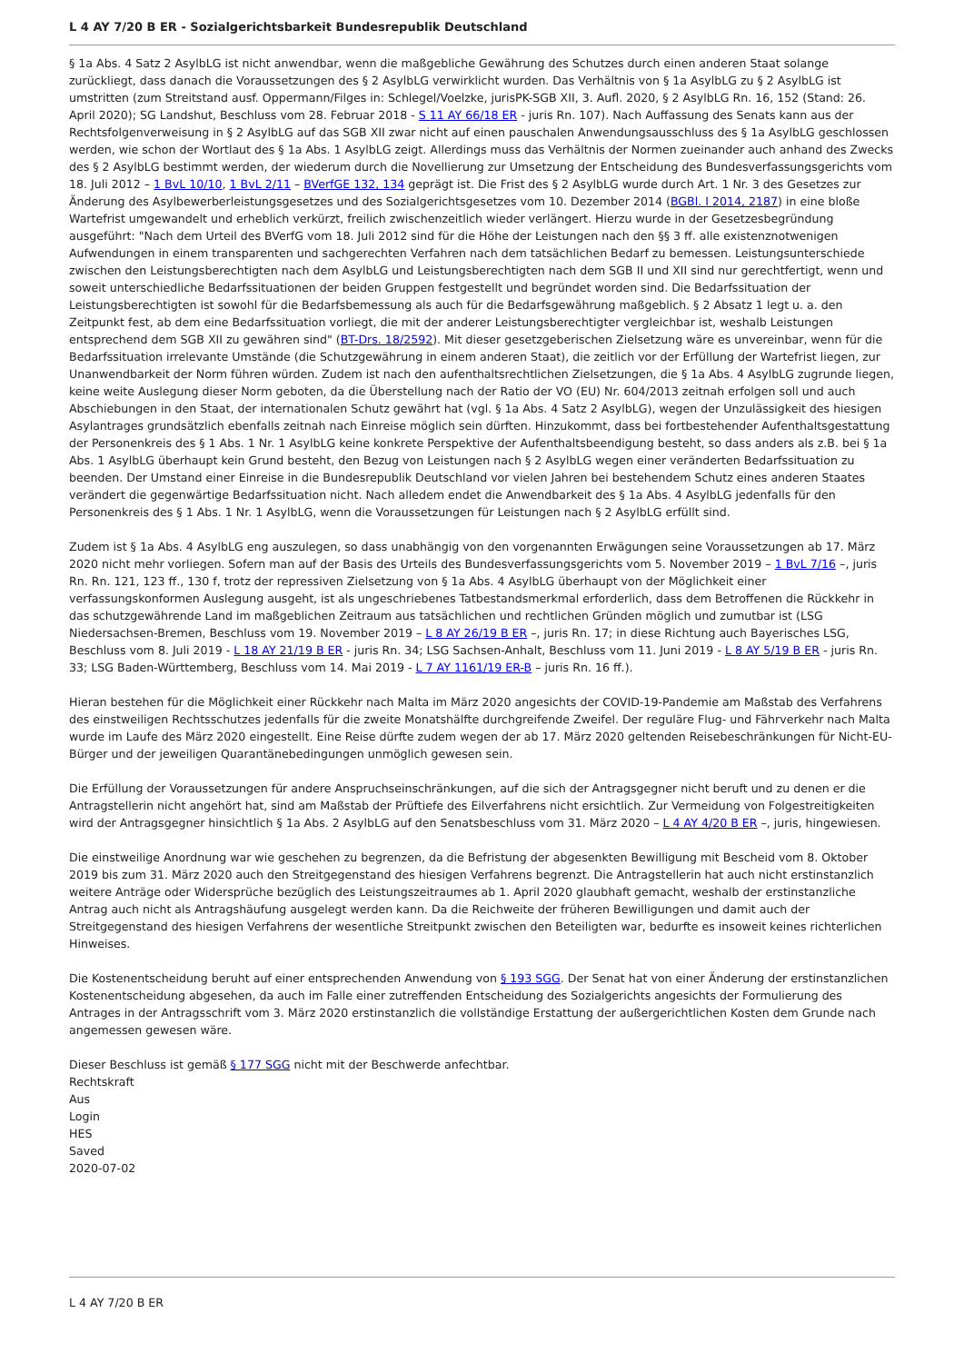L 4 AY 7/20 B ER - Sozialgerichtsbarkeit Bundesrepublik Deutschland
§ 1a Abs. 4 Satz 2 AsylbLG ist nicht anwendbar, wenn die maßgebliche Gewährung des Schutzes durch einen anderen Staat solange zurückliegt, dass danach die Voraussetzungen des § 2 AsylbLG verwirklicht wurden. Das Verhältnis von § 1a AsylbLG zu § 2 AsylbLG ist umstritten (zum Streitstand ausf. Oppermann/Filges in: Schlegel/Voelzke, jurisPK-SGB XII, 3. Aufl. 2020, § 2 AsylbLG Rn. 16, 152 (Stand: 26. April 2020); SG Landshut, Beschluss vom 28. Februar 2018 - S 11 AY 66/18 ER - juris Rn. 107). Nach Auffassung des Senats kann aus der Rechtsfolgenverweisung in § 2 AsylbLG auf das SGB XII zwar nicht auf einen pauschalen Anwendungsausschluss des § 1a AsylbLG geschlossen werden, wie schon der Wortlaut des § 1a Abs. 1 AsylbLG zeigt. Allerdings muss das Verhältnis der Normen zueinander auch anhand des Zwecks des § 2 AsylbLG bestimmt werden, der wiederum durch die Novellierung zur Umsetzung der Entscheidung des Bundesverfassungsgerichts vom 18. Juli 2012 – 1 BvL 10/10, 1 BvL 2/11 – BVerfGE 132, 134 geprägt ist. Die Frist des § 2 AsylbLG wurde durch Art. 1 Nr. 3 des Gesetzes zur Änderung des Asylbewerberleistungsgesetzes und des Sozialgerichtsgesetzes vom 10. Dezember 2014 (BGBl. I 2014, 2187) in eine bloße Wartefrist umgewandelt und erheblich verkürzt, freilich zwischenzeitlich wieder verlängert. Hierzu wurde in der Gesetzesbegründung ausgeführt: "Nach dem Urteil des BVerfG vom 18. Juli 2012 sind für die Höhe der Leistungen nach den §§ 3 ff. alle existenznotwenigen Aufwendungen in einem transparenten und sachgerechten Verfahren nach dem tatsächlichen Bedarf zu bemessen. Leistungsunterschiede zwischen den Leistungsberechtigten nach dem AsylbLG und Leistungsberechtigten nach dem SGB II und XII sind nur gerechtfertigt, wenn und soweit unterschiedliche Bedarfssituationen der beiden Gruppen festgestellt und begründet worden sind. Die Bedarfssituation der Leistungsberechtigten ist sowohl für die Bedarfsbemessung als auch für die Bedarfsgewährung maßgeblich. § 2 Absatz 1 legt u. a. den Zeitpunkt fest, ab dem eine Bedarfssituation vorliegt, die mit der anderer Leistungsberechtigter vergleichbar ist, weshalb Leistungen entsprechend dem SGB XII zu gewähren sind" (BT-Drs. 18/2592). Mit dieser gesetzgeberischen Zielsetzung wäre es unvereinbar, wenn für die Bedarfssituation irrelevante Umstände (die Schutzgewährung in einem anderen Staat), die zeitlich vor der Erfüllung der Wartefrist liegen, zur Unanwendbarkeit der Norm führen würden. Zudem ist nach den aufenthaltsrechtlichen Zielsetzungen, die § 1a Abs. 4 AsylbLG zugrunde liegen, keine weite Auslegung dieser Norm geboten, da die Überstellung nach der Ratio der VO (EU) Nr. 604/2013 zeitnah erfolgen soll und auch Abschiebungen in den Staat, der internationalen Schutz gewährt hat (vgl. § 1a Abs. 4 Satz 2 AsylbLG), wegen der Unzulässigkeit des hiesigen Asylantrages grundsätzlich ebenfalls zeitnah nach Einreise möglich sein dürften. Hinzukommt, dass bei fortbestehender Aufenthaltsgestattung der Personenkreis des § 1 Abs. 1 Nr. 1 AsylbLG keine konkrete Perspektive der Aufenthaltsbeendigung besteht, so dass anders als z.B. bei § 1a Abs. 1 AsylbLG überhaupt kein Grund besteht, den Bezug von Leistungen nach § 2 AsylbLG wegen einer veränderten Bedarfssituation zu beenden. Der Umstand einer Einreise in die Bundesrepublik Deutschland vor vielen Jahren bei bestehendem Schutz eines anderen Staates verändert die gegenwärtige Bedarfssituation nicht. Nach alledem endet die Anwendbarkeit des § 1a Abs. 4 AsylbLG jedenfalls für den Personenkreis des § 1 Abs. 1 Nr. 1 AsylbLG, wenn die Voraussetzungen für Leistungen nach § 2 AsylbLG erfüllt sind.
Zudem ist § 1a Abs. 4 AsylbLG eng auszulegen, so dass unabhängig von den vorgenannten Erwägungen seine Voraussetzungen ab 17. März 2020 nicht mehr vorliegen. Sofern man auf der Basis des Urteils des Bundesverfassungsgerichts vom 5. November 2019 – 1 BvL 7/16 –, juris Rn. Rn. 121, 123 ff., 130 f, trotz der repressiven Zielsetzung von § 1a Abs. 4 AsylbLG überhaupt von der Möglichkeit einer verfassungskonformen Auslegung ausgeht, ist als ungeschriebenes Tatbestandsmerkmal erforderlich, dass dem Betroffenen die Rückkehr in das schutzgewährende Land im maßgeblichen Zeitraum aus tatsächlichen und rechtlichen Gründen möglich und zumutbar ist (LSG Niedersachsen-Bremen, Beschluss vom 19. November 2019 – L 8 AY 26/19 B ER –, juris Rn. 17; in diese Richtung auch Bayerisches LSG, Beschluss vom 8. Juli 2019 - L 18 AY 21/19 B ER - juris Rn. 34; LSG Sachsen-Anhalt, Beschluss vom 11. Juni 2019 - L 8 AY 5/19 B ER - juris Rn. 33; LSG Baden-Württemberg, Beschluss vom 14. Mai 2019 - L 7 AY 1161/19 ER-B – juris Rn. 16 ff.).
Hieran bestehen für die Möglichkeit einer Rückkehr nach Malta im März 2020 angesichts der COVID-19-Pandemie am Maßstab des Verfahrens des einstweiligen Rechtsschutzes jedenfalls für die zweite Monatshälfte durchgreifende Zweifel. Der reguläre Flug- und Fährverkehr nach Malta wurde im Laufe des März 2020 eingestellt. Eine Reise dürfte zudem wegen der ab 17. März 2020 geltenden Reisebeschränkungen für Nicht-EU-Bürger und der jeweiligen Quarantänebedingungen unmöglich gewesen sein.
Die Erfüllung der Voraussetzungen für andere Anspruchseinschränkungen, auf die sich der Antragsgegner nicht beruft und zu denen er die Antragstellerin nicht angehört hat, sind am Maßstab der Prüftiefe des Eilverfahrens nicht ersichtlich. Zur Vermeidung von Folgestreitigkeiten wird der Antragsgegner hinsichtlich § 1a Abs. 2 AsylbLG auf den Senatsbeschluss vom 31. März 2020 – L 4 AY 4/20 B ER –, juris, hingewiesen.
Die einstweilige Anordnung war wie geschehen zu begrenzen, da die Befristung der abgesenkten Bewilligung mit Bescheid vom 8. Oktober 2019 bis zum 31. März 2020 auch den Streitgegenstand des hiesigen Verfahrens begrenzt. Die Antragstellerin hat auch nicht erstinstanzlich weitere Anträge oder Widersprüche bezüglich des Leistungszeitraumes ab 1. April 2020 glaubhaft gemacht, weshalb der erstinstanzliche Antrag auch nicht als Antragshäufung ausgelegt werden kann. Da die Reichweite der früheren Bewilligungen und damit auch der Streitgegenstand des hiesigen Verfahrens der wesentliche Streitpunkt zwischen den Beteiligten war, bedurfte es insoweit keines richterlichen Hinweises.
Die Kostenentscheidung beruht auf einer entsprechenden Anwendung von § 193 SGG. Der Senat hat von einer Änderung der erstinstanzlichen Kostenentscheidung abgesehen, da auch im Falle einer zutreffenden Entscheidung des Sozialgerichts angesichts der Formulierung des Antrages in der Antragsschrift vom 3. März 2020 erstinstanzlich die vollständige Erstattung der außergerichtlichen Kosten dem Grunde nach angemessen gewesen wäre.
Dieser Beschluss ist gemäß § 177 SGG nicht mit der Beschwerde anfechtbar.
Rechtskraft
Aus
Login
HES
Saved
2020-07-02
L 4 AY 7/20 B ER